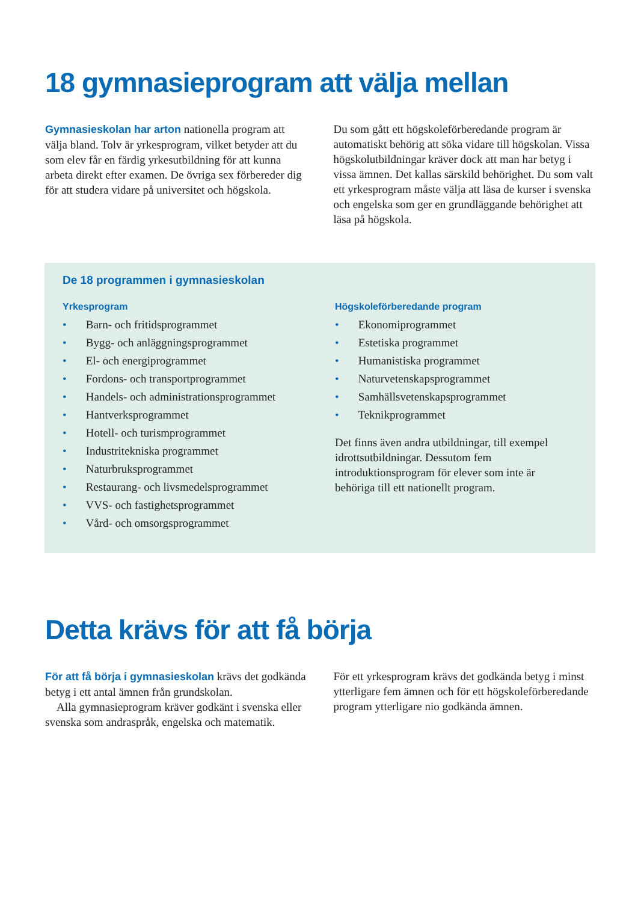18 gymnasieprogram att välja mellan
Gymnasieskolan har arton nationella program att välja bland. Tolv är yrkesprogram, vilket betyder att du som elev får en färdig yrkesutbildning för att kunna arbeta direkt efter examen. De övriga sex förbereder dig för att studera vidare på universitet och högskola.
Du som gått ett högskoleförberedande program är automatiskt behörig att söka vidare till högskolan. Vissa högskolutbildningar kräver dock att man har betyg i vissa ämnen. Det kallas särskild behörighet. Du som valt ett yrkesprogram måste välja att läsa de kurser i svenska och engelska som ger en grundläggande behörighet att läsa på högskola.
De 18 programmen i gymnasieskolan
Yrkesprogram
• Barn- och fritidsprogrammet
• Bygg- och anläggningsprogrammet
• El- och energiprogrammet
• Fordons- och transportprogrammet
• Handels- och administrationsprogrammet
• Hantverksprogrammet
• Hotell- och turismprogrammet
• Industritekniska programmet
• Naturbruksprogrammet
• Restaurang- och livsmedelsprogrammet
• VVS- och fastighetsprogrammet
• Vård- och omsorgsprogrammet
Högskoleförberedande program
• Ekonomiprogrammet
• Estetiska programmet
• Humanistiska programmet
• Naturvetenskapsprogrammet
• Samhällsvetenskapsprogrammet
• Teknikprogrammet
Det finns även andra utbildningar, till exempel idrottsutbildningar. Dessutom fem introduktionsprogram för elever som inte är behöriga till ett nationellt program.
Detta krävs för att få börja
För att få börja i gymnasieskolan krävs det godkända betyg i ett antal ämnen från grundskolan.
Alla gymnasieprogram kräver godkänt i svenska eller svenska som andraspråk, engelska och matematik.
För ett yrkesprogram krävs det godkända betyg i minst ytterligare fem ämnen och för ett högskoleförberedande program ytterligare nio godkända ämnen.